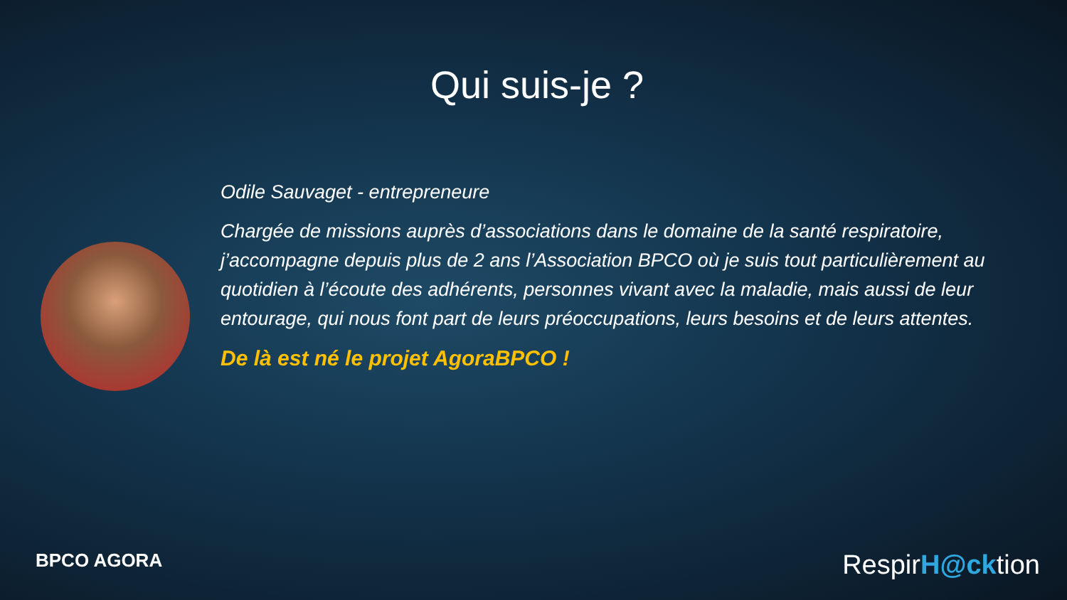Qui suis-je ?
Odile Sauvaget - entrepreneure
Chargée de missions auprès d’associations dans le domaine de la santé respiratoire, j’accompagne depuis plus de 2 ans l’Association BPCO où je suis tout particulièrement au quotidien à l’écoute des adhérents, personnes vivant avec la maladie, mais aussi de leur entourage, qui nous font part de leurs préoccupations, leurs besoins et de leurs attentes.
De là est né le projet AgoraBPCO !
BPCO AGORA RespirH@cktion